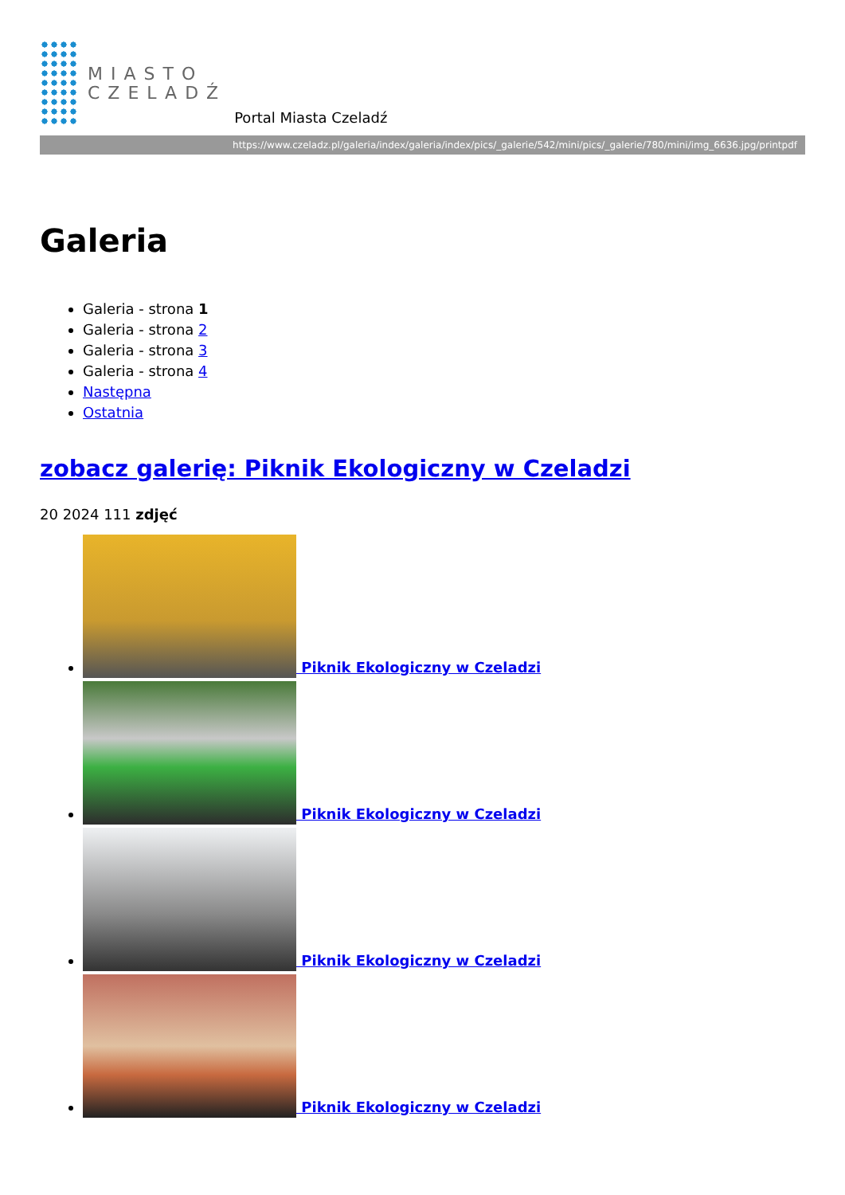MIASTO
CZELADŹ
Portal Miasta Czeladź
https://www.czeladz.pl/galeria/index/galeria/index/pics/_galerie/542/mini/pics/_galerie/780/mini/img_6636.jpg/printpdf
Galeria
Galeria - strona 1
Galeria - strona 2
Galeria - strona 3
Galeria - strona 4
Następna
Ostatnia
zobacz galerię: Piknik Ekologiczny w Czeladzi
20 2024 111 zdjęć
Piknik Ekologiczny w Czeladzi
Piknik Ekologiczny w Czeladzi
Piknik Ekologiczny w Czeladzi
Piknik Ekologiczny w Czeladzi